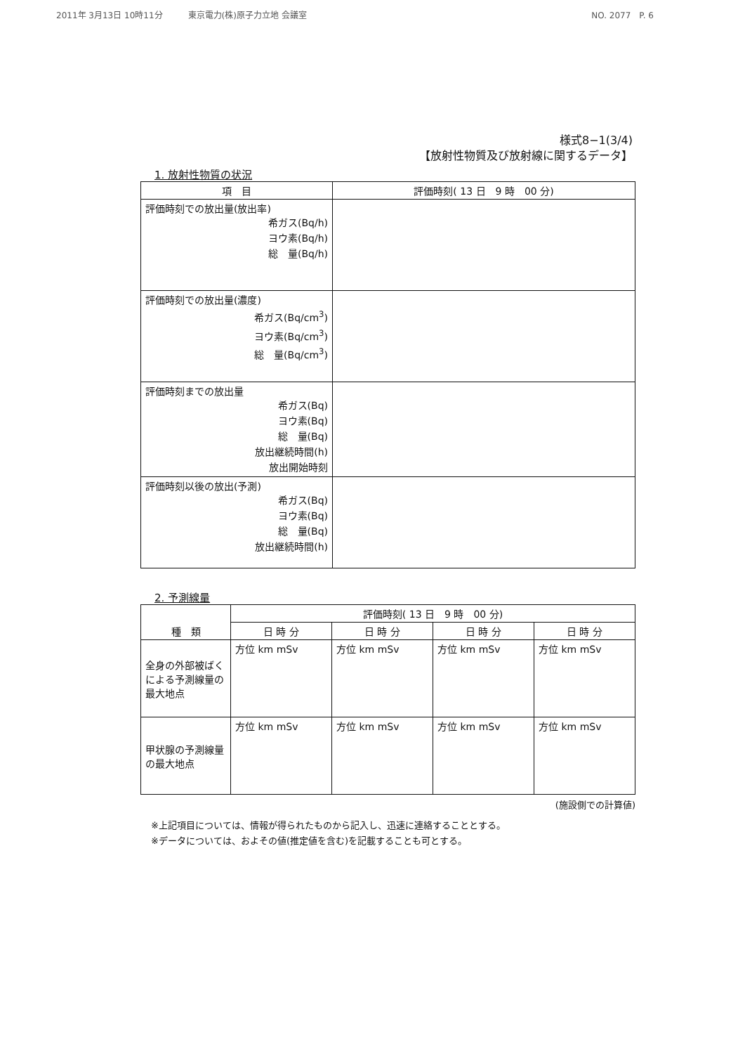2011年 3月13日 10時11分　　　東京電力(株)原子力立地 会議室 NO. 2077　P. 6
様式8−1(3/4)
【放射性物質及び放射線に関するデータ】
1. 放射性物質の状況
| 項 目 | 評価時刻( 13 日 9 時 00 分) |
| --- | --- |
| 評価時刻での放出量(放出率) 希ガス(Bq/h) ヨウ素(Bq/h) 総 量(Bq/h) | |
| 評価時刻での放出量(濃度) 希ガス(Bq/cm<sup>3</sup>) ヨウ素(Bq/cm<sup>3</sup>) 総 量(Bq/cm<sup>3</sup>) | |
| 評価時刻までの放出量 希ガス(Bq) ヨウ素(Bq) 総 量(Bq) 放出継続時間(h) 放出開始時刻 | |
| 評価時刻以後の放出(予測) 希ガス(Bq) ヨウ素(Bq) 総 量(Bq) 放出継続時間(h) | |
2. 予測線量
| 種 類 | 評価時刻( 13 日 9 時 00 分) | | | |
| --- | --- | --- | --- | --- |
| | 日 時 分 | 日 時 分 | 日 時 分 | 日 時 分 |
| 全身の外部被ばくによる予測線量の最大地点 | 方位 km mSv | 方位 km mSv | 方位 km mSv | 方位 km mSv |
| 甲状腺の予測線量の最大地点 | 方位 km mSv | 方位 km mSv | 方位 km mSv | 方位 km mSv |
(施設側での計算値)
※上記項目については、情報が得られたものから記入し、迅速に連絡することとする。
※データについては、およその値(推定値を含む)を記載することも可とする。